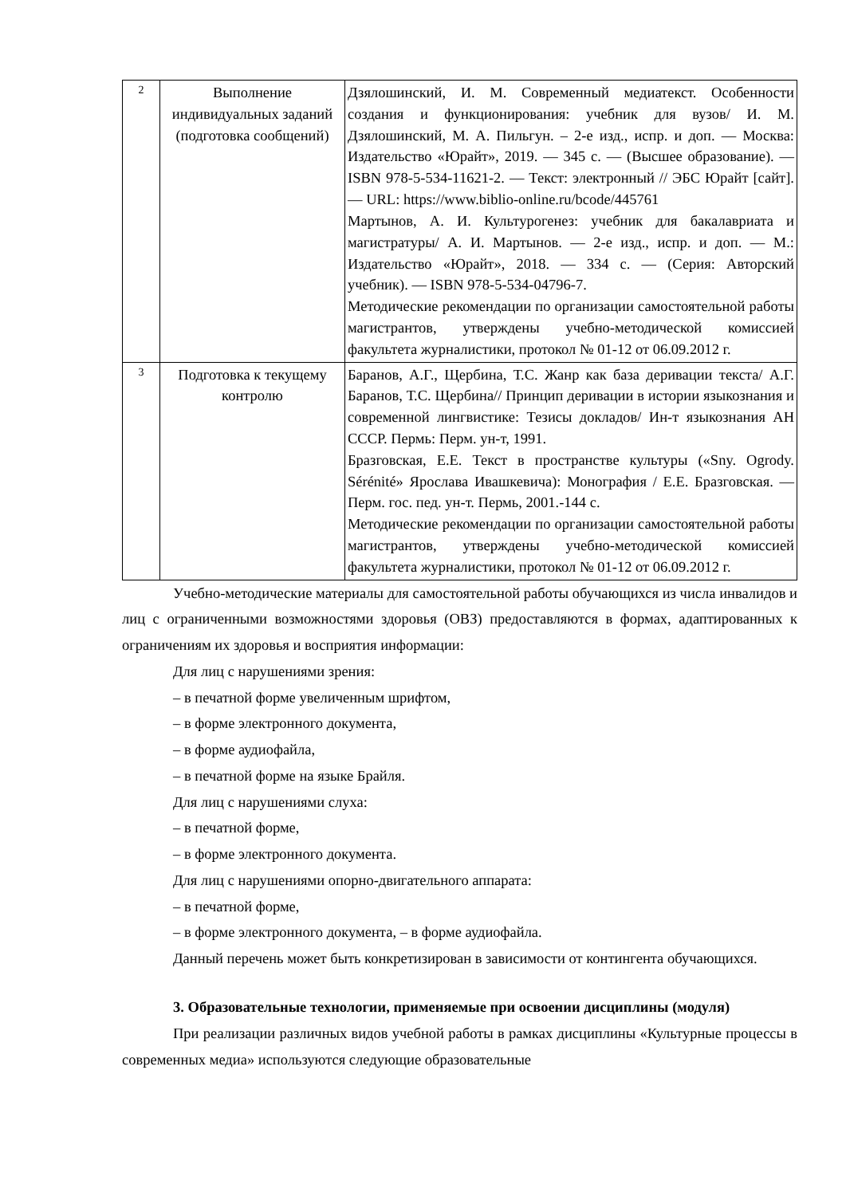| 2 | Выполнение индивидуальных заданий (подготовка сообщений) | Дзялошинский, И. М. Современный медиатекст. Особенности создания и функционирования: учебник для вузов/ И. М. Дзялошинский, М. А. Пильгун. – 2-е изд., испр. и доп. — Москва: Издательство «Юрайт», 2019. — 345 с. — (Высшее образование). — ISBN 978-5-534-11621-2. — Текст: электронный // ЭБС Юрайт [сайт]. — URL: https://www.biblio-online.ru/bcode/445761 Мартынов, А. И. Культурогенез: учебник для бакалавриата и магистратуры/ А. И. Мартынов. — 2-е изд., испр. и доп. — М.: Издательство «Юрайт», 2018. — 334 с. — (Серия: Авторский учебник). — ISBN 978-5-534-04796-7. Методические рекомендации по организации самостоятельной работы магистрантов, утверждены учебно-методической комиссией факультета журналистики, протокол № 01-12 от 06.09.2012 г. |
| 3 | Подготовка к текущему контролю | Баранов, А.Г., Щербина, Т.С. Жанр как база деривации текста/ А.Г. Баранов, Т.С. Щербина// Принцип деривации в истории языкознания и современной лингвистике: Тезисы докладов/ Ин-т языкознания АН СССР. Пермь: Перм. ун-т, 1991. Бразговская, Е.Е. Текст в пространстве культуры («Sny. Ogrody. Sérénité» Ярослава Ивашкевича): Монография / Е.Е. Бразговская. — Перм. гос. пед. ун-т. Пермь, 2001.-144 с. Методические рекомендации по организации самостоятельной работы магистрантов, утверждены учебно-методической комиссией факультета журналистики, протокол № 01-12 от 06.09.2012 г. |
Учебно-методические материалы для самостоятельной работы обучающихся из числа инвалидов и лиц с ограниченными возможностями здоровья (ОВЗ) предоставляются в формах, адаптированных к ограничениям их здоровья и восприятия информации:
Для лиц с нарушениями зрения:
– в печатной форме увеличенным шрифтом,
– в форме электронного документа,
– в форме аудиофайла,
– в печатной форме на языке Брайля.
Для лиц с нарушениями слуха:
– в печатной форме,
– в форме электронного документа.
Для лиц с нарушениями опорно-двигательного аппарата:
– в печатной форме,
– в форме электронного документа, – в форме аудиофайла.
Данный перечень может быть конкретизирован в зависимости от контингента обучающихся.
3. Образовательные технологии, применяемые при освоении дисциплины (модуля)
При реализации различных видов учебной работы в рамках дисциплины «Культурные процессы в современных медиа» используются следующие образовательные